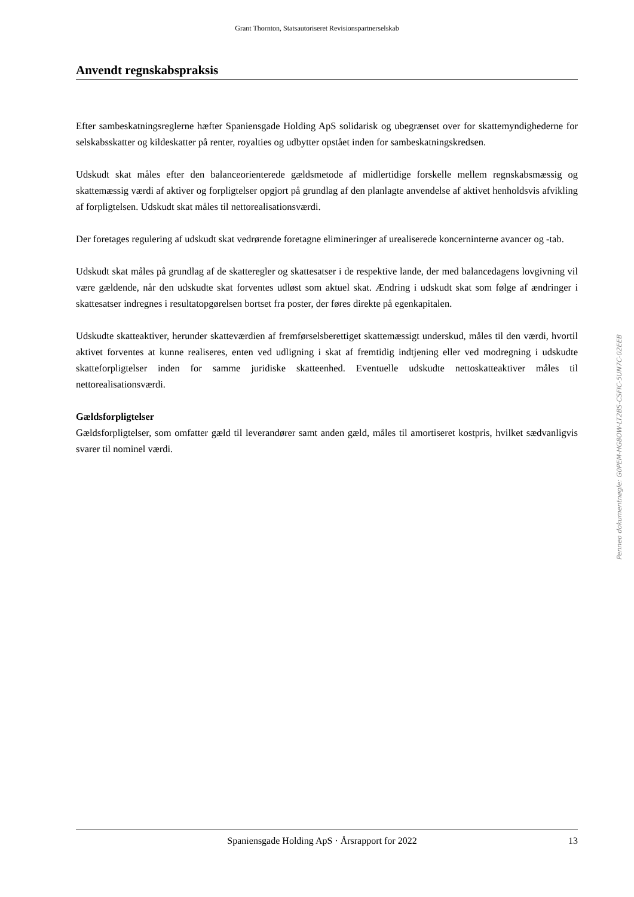Grant Thornton, Statsautoriseret Revisionspartnerselskab
Anvendt regnskabspraksis
Efter sambeskatningsreglerne hæfter Spaniensgade Holding ApS solidarisk og ubegrænset over for skattemyndighederne for selskabsskatter og kildeskatter på renter, royalties og udbytter opstået inden for sambeskatningskredsen.
Udskudt skat måles efter den balanceorienterede gældsmetode af midlertidige forskelle mellem regnskabsmæssig og skattemæssig værdi af aktiver og forpligtelser opgjort på grundlag af den planlagte anvendelse af aktivet henholdsvis afvikling af forpligtelsen. Udskudt skat måles til nettorealisationsværdi.
Der foretages regulering af udskudt skat vedrørende foretagne elimineringer af urealiserede koncerninterne avancer og -tab.
Udskudt skat måles på grundlag af de skatteregler og skattesatser i de respektive lande, der med balancedagens lovgivning vil være gældende, når den udskudte skat forventes udløst som aktuel skat. Ændring i udskudt skat som følge af ændringer i skattesatser indregnes i resultatopgørelsen bortset fra poster, der føres direkte på egenkapitalen.
Udskudte skatteaktiver, herunder skatteværdien af fremførselsberettiget skattemæssigt underskud, måles til den værdi, hvortil aktivet forventes at kunne realiseres, enten ved udligning i skat af fremtidig indtjening eller ved modregning i udskudte skatteforpligtelser inden for samme juridiske skatteenhed. Eventuelle udskudte nettoskatteaktiver måles til nettorealisationsværdi.
Gældsforpligtelser
Gældsforpligtelser, som omfatter gæld til leverandører samt anden gæld, måles til amortiseret kostpris, hvilket sædvanligvis svarer til nominel værdi.
Penneo dokumentnøgle: G0PEM-HG8OW-LT2BS-CSFIC-5UN7C-02EEB
Spaniensgade Holding ApS · Årsrapport for 2022 13